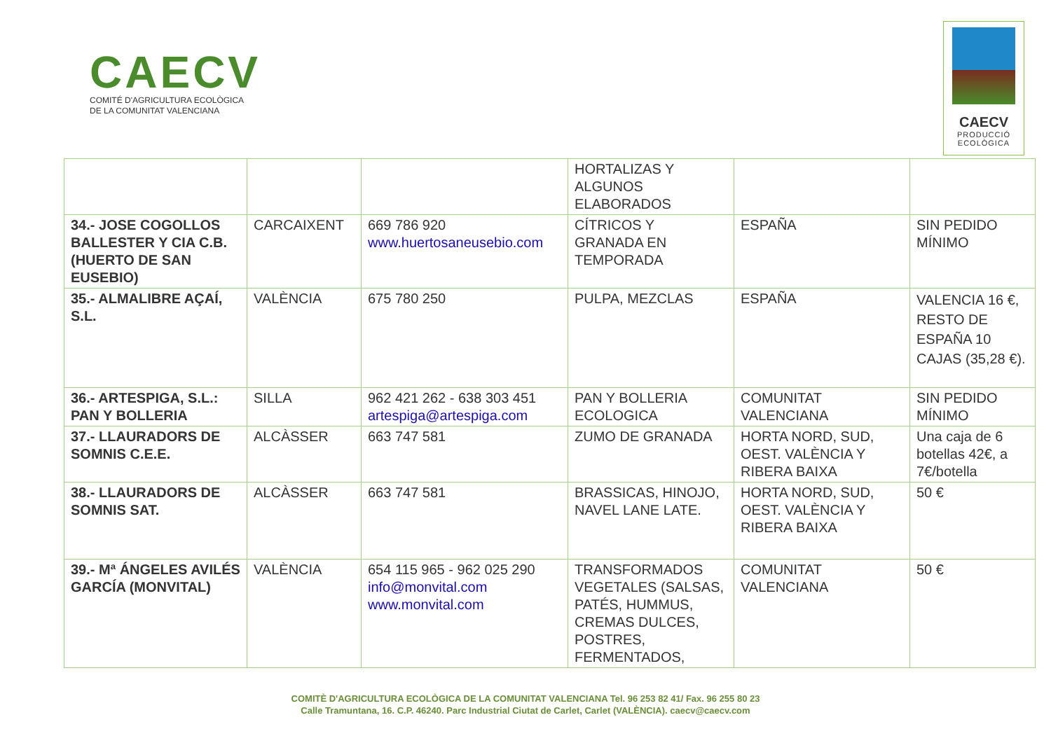CAECV
COMITÉ D'AGRICULTURA ECOLÒGICA
DE LA COMUNITAT VALENCIANA
CAECV
PRODUCCIÓ
ECOLÒGICA
| | | | HORTALIZAS Y ALGUNOS ELABORADOS | | |
| 34.- JOSE COGOLLOS BALLESTER Y CIA C.B. (HUERTO DE SAN EUSEBIO) | CARCAIXENT | 669 786 920 www.huertosaneusebio.com | CÍTRICOS Y GRANADA EN TEMPORADA | ESPAÑA | SIN PEDIDO MÍNIMO |
| 35.- ALMALIBRE AÇAÍ, S.L. | VALÈNCIA | 675 780 250 | PULPA, MEZCLAS | ESPAÑA | VALENCIA 16 €, RESTO DE ESPAÑA 10 CAJAS (35,28 €). |
| 36.- ARTESPIGA, S.L.: PAN Y BOLLERIA | SILLA | 962 421 262 - 638 303 451 artespiga@artespiga.com | PAN Y BOLLERIA ECOLOGICA | COMUNITAT VALENCIANA | SIN PEDIDO MÍNIMO |
| 37.- LLAURADORS DE SOMNIS C.E.E. | ALCÀSSER | 663 747 581 | ZUMO DE GRANADA | HORTA NORD, SUD, OEST. VALÈNCIA Y RIBERA BAIXA | Una caja de 6 botellas 42€, a 7€/botella |
| 38.- LLAURADORS DE SOMNIS SAT. | ALCÀSSER | 663 747 581 | BRASSICAS, HINOJO, NAVEL LANE LATE. | HORTA NORD, SUD, OEST. VALÈNCIA Y RIBERA BAIXA | 50 € |
| 39.- Mª ÁNGELES AVILÉS GARCÍA (MONVITAL) | VALÈNCIA | 654 115 965 - 962 025 290 info@monvital.com www.monvital.com | TRANSFORMADOS VEGETALES (SALSAS, PATÉS, HUMMUS, CREMAS DULCES, POSTRES, FERMENTADOS, | COMUNITAT VALENCIANA | 50 € |
COMITÈ D'AGRICULTURA ECOLÒGICA DE LA COMUNITAT VALENCIANA Tel. 96 253 82 41/ Fax. 96 255 80 23
Calle Tramuntana, 16. C.P. 46240. Parc Industrial Ciutat de Carlet, Carlet (VALÈNCIA). caecv@caecv.com